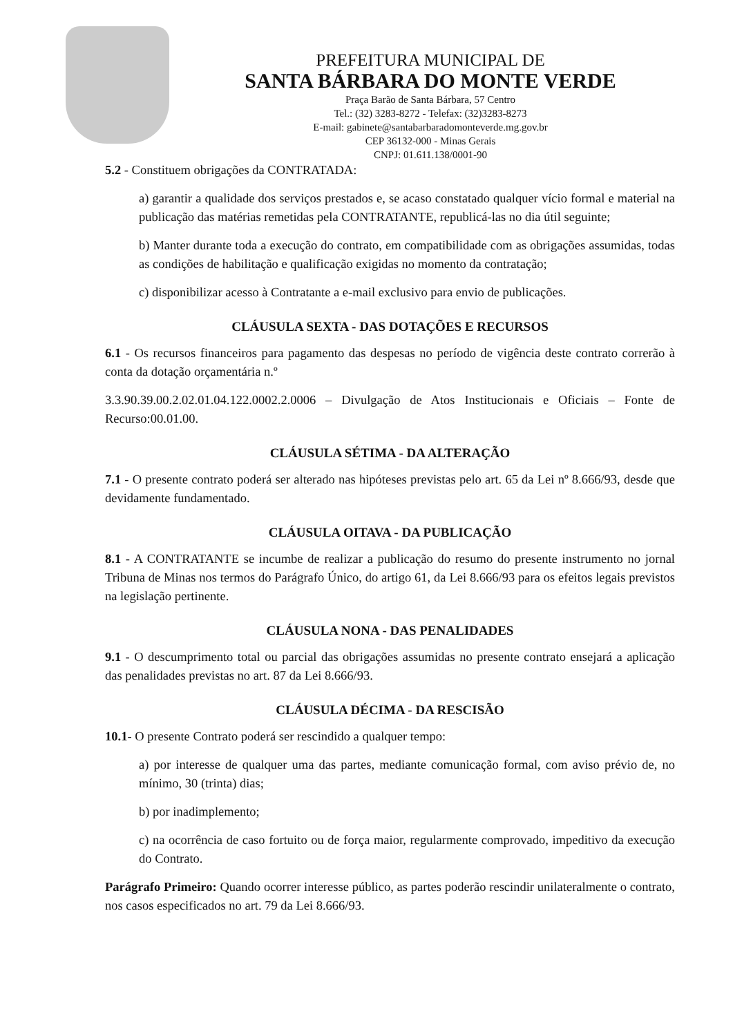PREFEITURA MUNICIPAL DE
SANTA BÁRBARA DO MONTE VERDE
Praça Barão de Santa Bárbara, 57 Centro
Tel.: (32) 3283-8272 - Telefax: (32)3283-8273
E-mail: gabinete@santabarbaradomonteverde.mg.gov.br
CEP 36132-000 - Minas Gerais
CNPJ: 01.611.138/0001-90
5.2 - Constituem obrigações da CONTRATADA:
a) garantir a qualidade dos serviços prestados e, se acaso constatado qualquer vício formal e material na publicação das matérias remetidas pela CONTRATANTE, republicá-las no dia útil seguinte;
b) Manter durante toda a execução do contrato, em compatibilidade com as obrigações assumidas, todas as condições de habilitação e qualificação exigidas no momento da contratação;
c) disponibilizar acesso à Contratante a e-mail exclusivo para envio de publicações.
CLÁUSULA SEXTA - DAS DOTAÇÕES E RECURSOS
6.1 - Os recursos financeiros para pagamento das despesas no período de vigência deste contrato correrão à conta da dotação orçamentária n.º
3.3.90.39.00.2.02.01.04.122.0002.2.0006 – Divulgação de Atos Institucionais e Oficiais – Fonte de Recurso:00.01.00.
CLÁUSULA SÉTIMA - DA ALTERAÇÃO
7.1 - O presente contrato poderá ser alterado nas hipóteses previstas pelo art. 65 da Lei nº 8.666/93, desde que devidamente fundamentado.
CLÁUSULA OITAVA - DA PUBLICAÇÃO
8.1 - A CONTRATANTE se incumbe de realizar a publicação do resumo do presente instrumento no jornal Tribuna de Minas nos termos do Parágrafo Único, do artigo 61, da Lei 8.666/93 para os efeitos legais previstos na legislação pertinente.
CLÁUSULA NONA - DAS PENALIDADES
9.1 - O descumprimento total ou parcial das obrigações assumidas no presente contrato ensejará a aplicação das penalidades previstas no art. 87 da Lei 8.666/93.
CLÁUSULA DÉCIMA - DA RESCISÃO
10.1- O presente Contrato poderá ser rescindido a qualquer tempo:
a) por interesse de qualquer uma das partes, mediante comunicação formal, com aviso prévio de, no mínimo, 30 (trinta) dias;
b) por inadimplemento;
c) na ocorrência de caso fortuito ou de força maior, regularmente comprovado, impeditivo da execução do Contrato.
Parágrafo Primeiro: Quando ocorrer interesse público, as partes poderão rescindir unilateralmente o contrato, nos casos especificados no art. 79 da Lei 8.666/93.